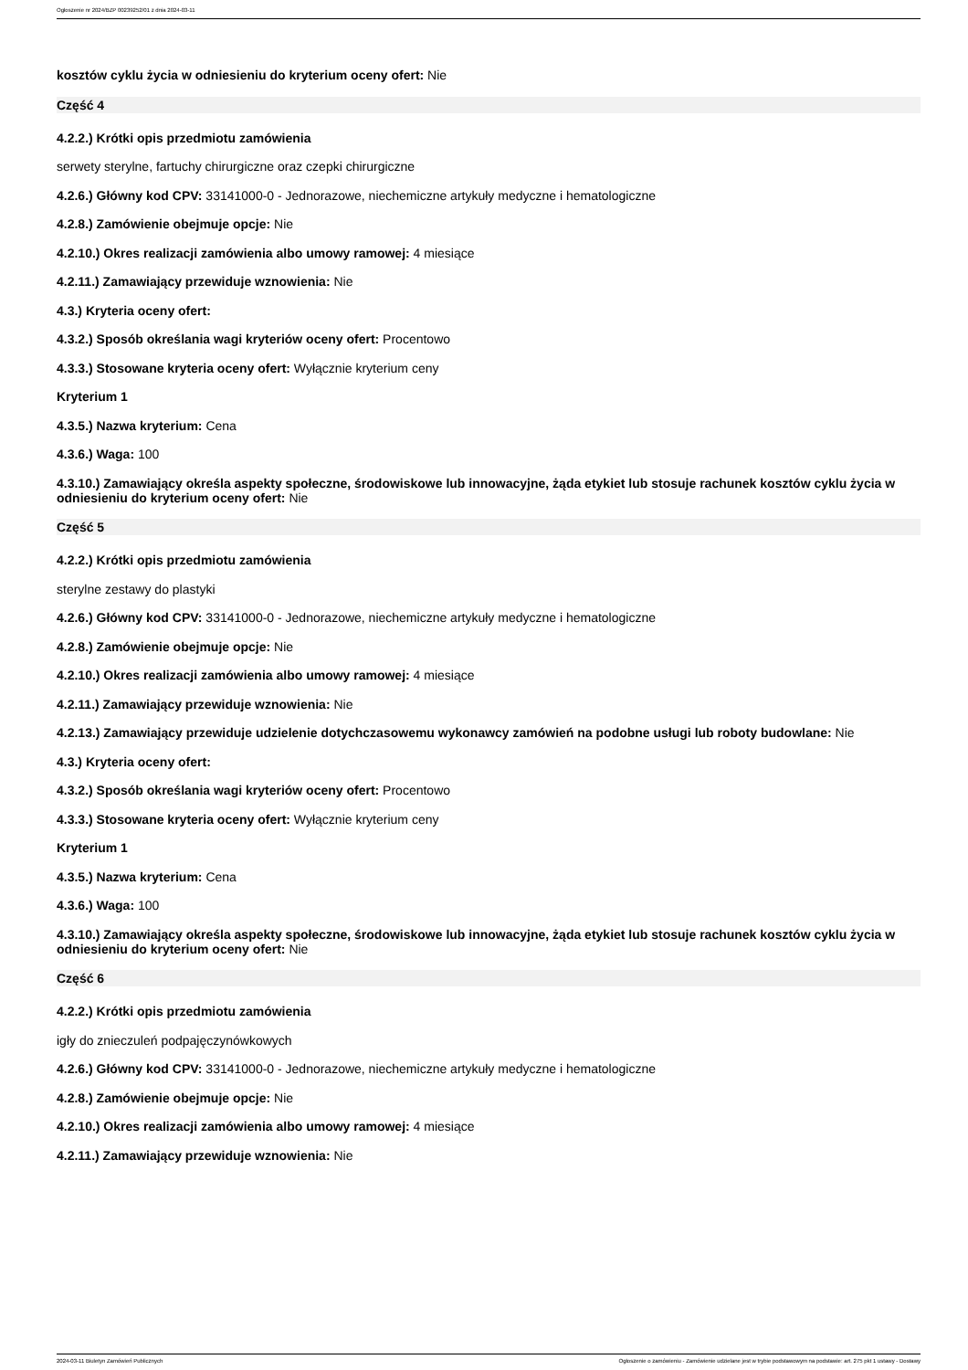Ogłoszenie nr 2024/BZP 00239252/01 z dnia 2024-03-11
kosztów cyklu życia w odniesieniu do kryterium oceny ofert: Nie
Część 4
4.2.2.) Krótki opis przedmiotu zamówienia
serwety sterylne, fartuchy chirurgiczne oraz czepki chirurgiczne
4.2.6.) Główny kod CPV: 33141000-0 - Jednorazowe, niechemiczne artykuły medyczne i hematologiczne
4.2.8.) Zamówienie obejmuje opcje: Nie
4.2.10.) Okres realizacji zamówienia albo umowy ramowej: 4 miesiące
4.2.11.) Zamawiający przewiduje wznowienia: Nie
4.3.) Kryteria oceny ofert:
4.3.2.) Sposób określania wagi kryteriów oceny ofert: Procentowo
4.3.3.) Stosowane kryteria oceny ofert: Wyłącznie kryterium ceny
Kryterium 1
4.3.5.) Nazwa kryterium: Cena
4.3.6.) Waga: 100
4.3.10.) Zamawiający określa aspekty społeczne, środowiskowe lub innowacyjne, żąda etykiet lub stosuje rachunek kosztów cyklu życia w odniesieniu do kryterium oceny ofert: Nie
Część 5
4.2.2.) Krótki opis przedmiotu zamówienia
sterylne zestawy do plastyki
4.2.6.) Główny kod CPV: 33141000-0 - Jednorazowe, niechemiczne artykuły medyczne i hematologiczne
4.2.8.) Zamówienie obejmuje opcje: Nie
4.2.10.) Okres realizacji zamówienia albo umowy ramowej: 4 miesiące
4.2.11.) Zamawiający przewiduje wznowienia: Nie
4.2.13.) Zamawiający przewiduje udzielenie dotychczasowemu wykonawcy zamówień na podobne usługi lub roboty budowlane: Nie
4.3.) Kryteria oceny ofert:
4.3.2.) Sposób określania wagi kryteriów oceny ofert: Procentowo
4.3.3.) Stosowane kryteria oceny ofert: Wyłącznie kryterium ceny
Kryterium 1
4.3.5.) Nazwa kryterium: Cena
4.3.6.) Waga: 100
4.3.10.) Zamawiający określa aspekty społeczne, środowiskowe lub innowacyjne, żąda etykiet lub stosuje rachunek kosztów cyklu życia w odniesieniu do kryterium oceny ofert: Nie
Część 6
4.2.2.) Krótki opis przedmiotu zamówienia
igły do znieczuleń podpajęczynówkowych
4.2.6.) Główny kod CPV: 33141000-0 - Jednorazowe, niechemiczne artykuły medyczne i hematologiczne
4.2.8.) Zamówienie obejmuje opcje: Nie
4.2.10.) Okres realizacji zamówienia albo umowy ramowej: 4 miesiące
4.2.11.) Zamawiający przewiduje wznowienia: Nie
2024-03-11 Biuletyn Zamówień Publicznych Ogłoszenie o zamówieniu - Zamówienie udzielane jest w trybie podstawowym na podstawie: art. 275 pkt 1 ustawy - Dostawy